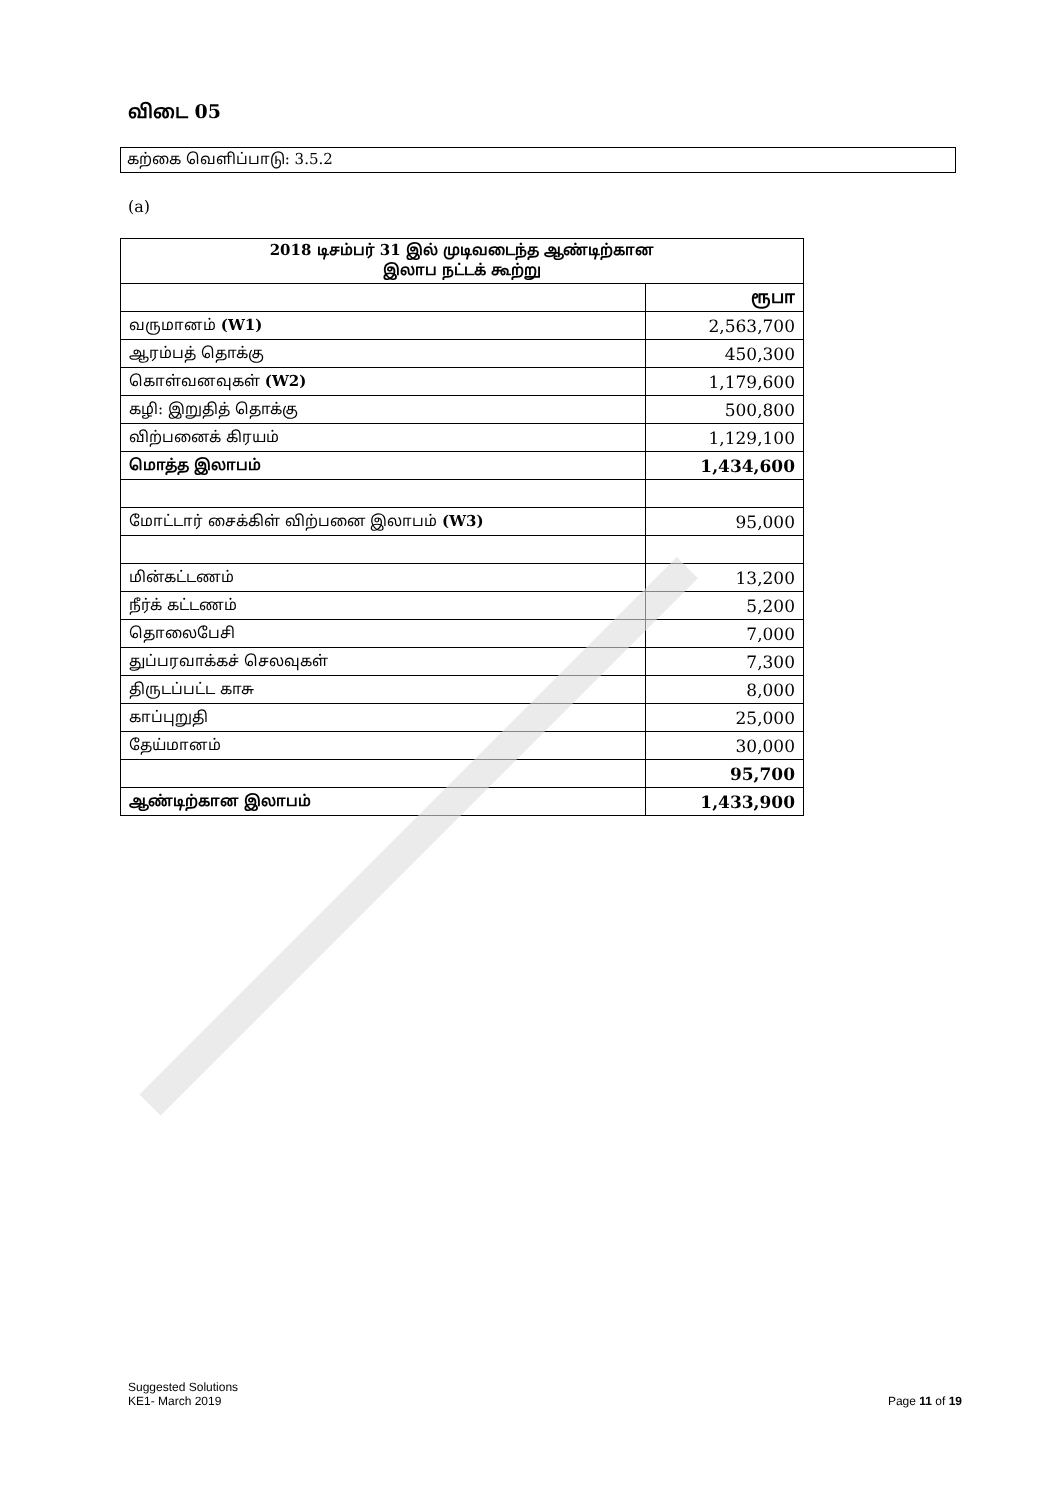விடை 05
கற்கை வெளிப்பாடு: 3.5.2
(a)
| 2018 டிசம்பர் 31 இல் முடிவடைந்த ஆண்டிற்கான இலாப நட்டக் கூற்று | |
| --- | --- |
| | ரூபா |
| வருமானம் (W1) | 2,563,700 |
| ஆரம்பத் தொக்கு | 450,300 |
| கொள்வனவுகள் (W2) | 1,179,600 |
| கழி: இறுதித் தொக்கு | 500,800 |
| விற்பனைக் கிரயம் | 1,129,100 |
| மொத்த இலாபம் | 1,434,600 |
| மோட்டார் சைக்கிள் விற்பனை இலாபம் (W3) | 95,000 |
| மின்கட்டணம் | 13,200 |
| நீர்க் கட்டணம் | 5,200 |
| தொலைபேசி | 7,000 |
| துப்பரவாக்கச் செலவுகள் | 7,300 |
| திருடப்பட்ட காசு | 8,000 |
| காப்புறுதி | 25,000 |
| தேய்மானம் | 30,000 |
| | 95,700 |
| ஆண்டிற்கான இலாபம் | 1,433,900 |
Suggested Solutions
KE1- March 2019
Page 11 of 19